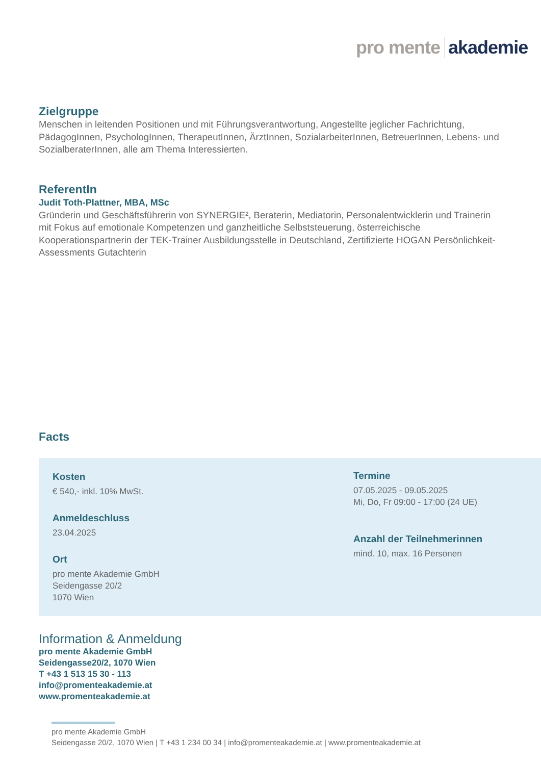pro mente akademie
Zielgruppe
Menschen in leitenden Positionen und mit Führungsverantwortung, Angestellte jeglicher Fachrichtung, PädagogInnen, PsychologInnen, TherapeutInnen, ÄrztInnen, SozialarbeiterInnen, BetreuerInnen, Lebens- und SozialberaterInnen, alle am Thema Interessierten.
ReferentIn
Judit Toth-Plattner, MBA, MSc
Gründerin und Geschäftsführerin von SYNERGIE², Beraterin, Mediatorin, Personalentwicklerin und Trainerin mit Fokus auf emotionale Kompetenzen und ganzheitliche Selbststeuerung, österreichische Kooperationspartnerin der TEK-Trainer Ausbildungsstelle in Deutschland, Zertifizierte HOGAN Persönlichkeit-Assessments Gutachterin
Facts
Kosten
€ 540,- inkl. 10% MwSt.
Anmeldeschluss
23.04.2025
Ort
pro mente Akademie GmbH
Seidengasse 20/2
1070 Wien
Termine
07.05.2025 - 09.05.2025
Mi, Do, Fr 09:00 - 17:00 (24 UE)
Anzahl der Teilnehmerinnen
mind. 10, max. 16 Personen
Information & Anmeldung
pro mente Akademie GmbH
Seidengasse20/2, 1070 Wien
T +43 1 513 15 30 - 113
info@promenteakademie.at
www.promenteakademie.at
pro mente Akademie GmbH
Seidengasse 20/2, 1070 Wien | T +43 1 234 00 34 | info@promenteakademie.at | www.promenteakademie.at